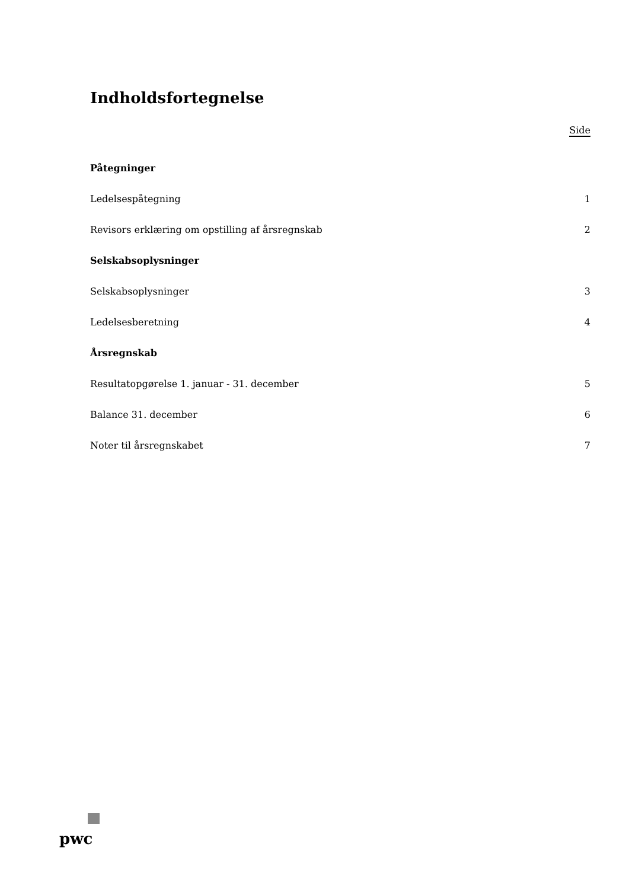Indholdsfortegnelse
Side
Påtegninger
Ledelsespåtegning 1
Revisors erklæring om opstilling af årsregnskab 2
Selskabsoplysninger
Selskabsoplysninger 3
Ledelsesberetning 4
Årsregnskab
Resultatopgørelse 1. januar - 31. december 5
Balance 31. december 6
Noter til årsregnskabet 7
pwc